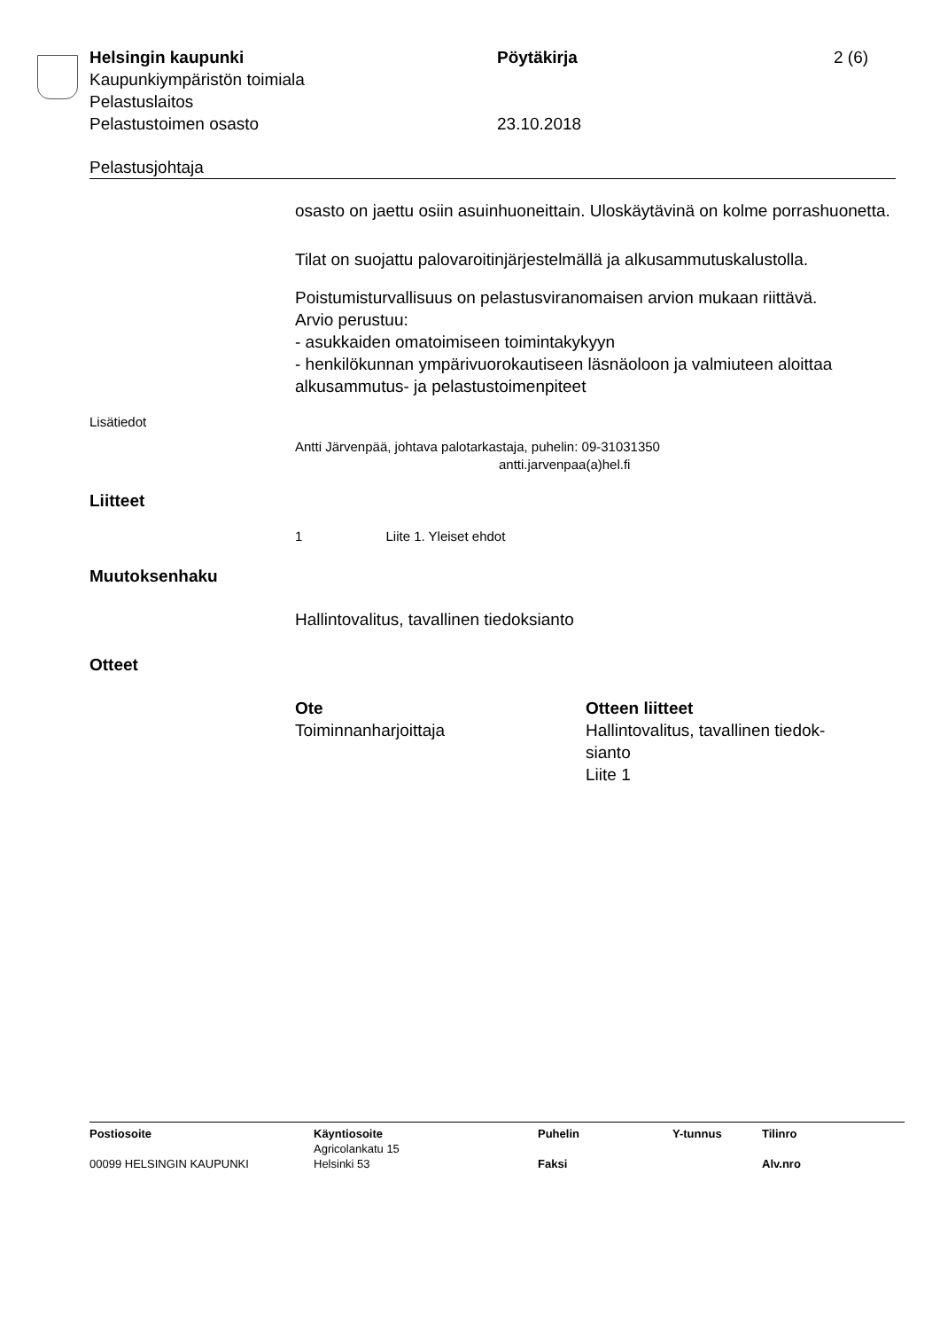Helsingin kaupunki Pöytäkirja 2 (6)
Kaupunkiympäristön toimiala
Pelastuslaitos
Pelastustoimen osasto 23.10.2018
Pelastusjohtaja
osasto on jaettu osiin asuinhuoneittain. Uloskäytävinä on kolme porras­huonetta.
Tilat on suojattu palovaroitinjärjestelmällä ja alkusammutuskalustolla.
Poistumisturvallisuus on pelastusviranomaisen arvion mukaan riittävä.
Arvio perustuu:
- asukkaiden omatoimiseen toimintakykyyn
- henkilökunnan ympärivuorokautiseen läsnäoloon ja valmiuteen aloit­taa alkusammutus- ja pelastustoimenpiteet
Lisätiedot
Antti Järvenpää, johtava palotarkastaja, puhelin: 09-31031350
antti.jarvenpaa(a)hel.fi
Liitteet
1 Liite 1. Yleiset ehdot
Muutoksenhaku
Hallintovalitus, tavallinen tiedoksianto
Otteet
Ote
Toiminnanharjoittaja
Otteen liitteet
Hallintovalitus, tavallinen tiedok­sianto
Liite 1
Postiosoite Käyntiosoite
Agricolankatu 15
Puhelin Y-tunnus Tilinro
00099 HELSINGIN KAUPUNKI Helsinki 53 Faksi Alv.nro